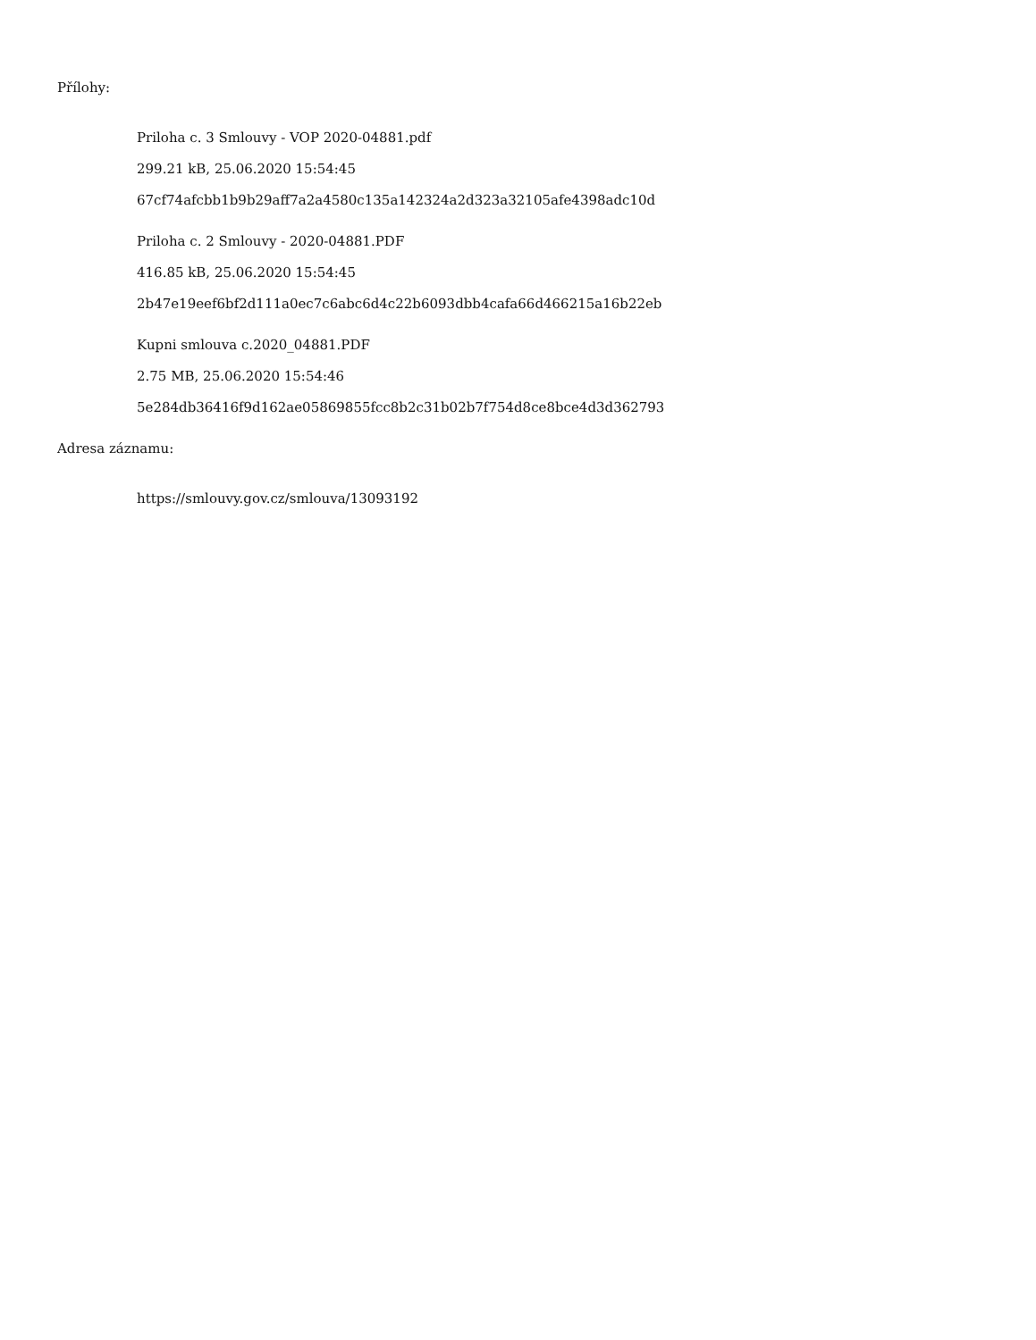Přílohy:
Priloha c. 3 Smlouvy - VOP 2020-04881.pdf
299.21 kB, 25.06.2020 15:54:45
67cf74afcbb1b9b29aff7a2a4580c135a142324a2d323a32105afe4398adc10d
Priloha c. 2 Smlouvy - 2020-04881.PDF
416.85 kB, 25.06.2020 15:54:45
2b47e19eef6bf2d111a0ec7c6abc6d4c22b6093dbb4cafa66d466215a16b22eb
Kupni smlouva c.2020_04881.PDF
2.75 MB, 25.06.2020 15:54:46
5e284db36416f9d162ae05869855fcc8b2c31b02b7f754d8ce8bce4d3d362793
Adresa záznamu:
https://smlouvy.gov.cz/smlouva/13093192